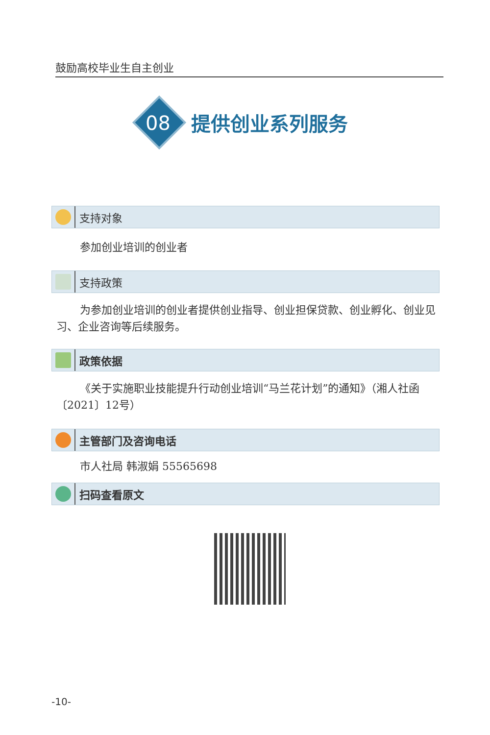鼓励高校毕业生自主创业
08
提供创业系列服务
支持对象
参加创业培训的创业者
支持政策
为参加创业培训的创业者提供创业指导、创业担保贷款、创业孵化、创业见习、企业咨询等后续服务。
政策依据
《关于实施职业技能提升行动创业培训“马兰花计划”的通知》（湘人社函〔2021〕12号）
主管部门及咨询电话
市人社局 韩淑娟 55565698
扫码查看原文
-10-